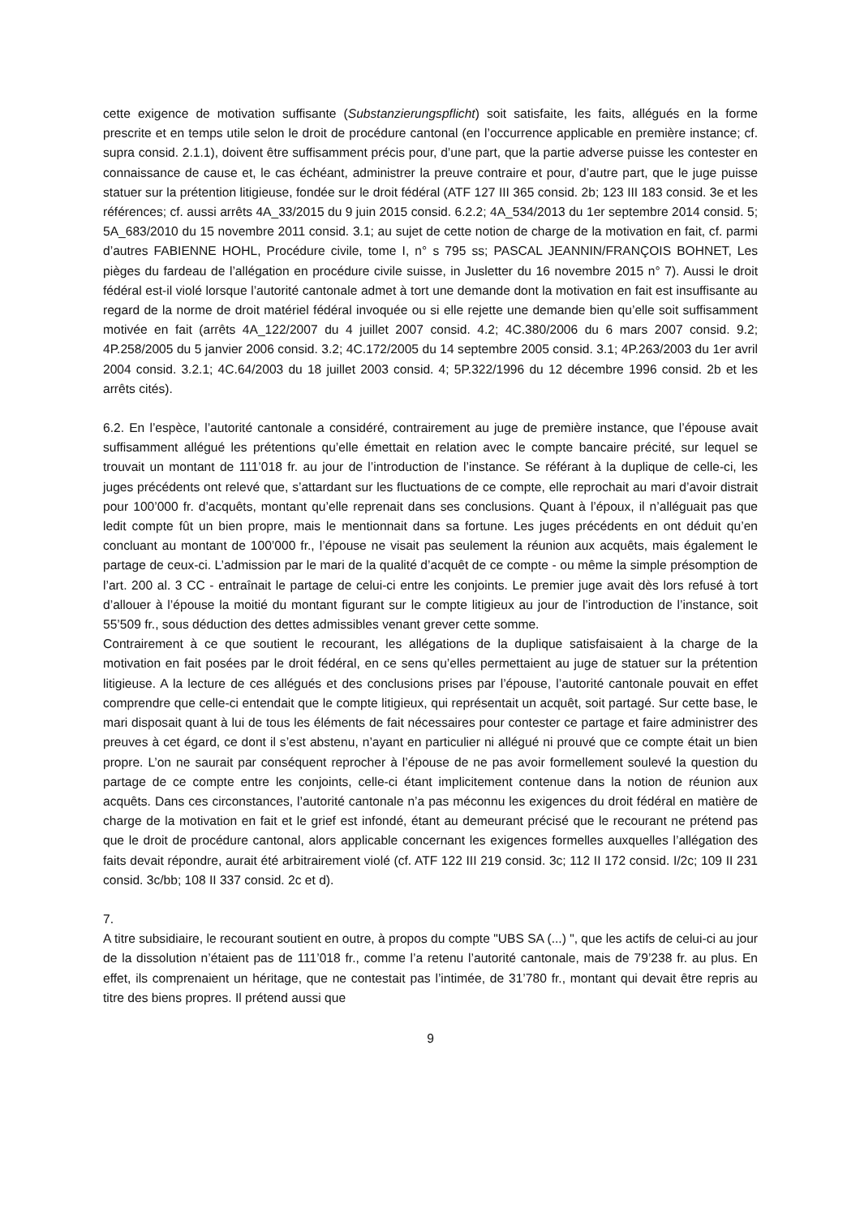cette exigence de motivation suffisante (Substanzierungspflicht) soit satisfaite, les faits, allégués en la forme prescrite et en temps utile selon le droit de procédure cantonal (en l’occurrence applicable en première instance; cf. supra consid. 2.1.1), doivent être suffisamment précis pour, d’une part, que la partie adverse puisse les contester en connaissance de cause et, le cas échéant, administrer la preuve contraire et pour, d’autre part, que le juge puisse statuer sur la prétention litigieuse, fondée sur le droit fédéral (ATF 127 III 365 consid. 2b; 123 III 183 consid. 3e et les références; cf. aussi arrêts 4A_33/2015 du 9 juin 2015 consid. 6.2.2; 4A_534/2013 du 1er septembre 2014 consid. 5; 5A_683/2010 du 15 novembre 2011 consid. 3.1; au sujet de cette notion de charge de la motivation en fait, cf. parmi d’autres FABIENNE HOHL, Procédure civile, tome I, n° s 795 ss; PASCAL JEANNIN/FRANÇOIS BOHNET, Les pièges du fardeau de l’allégation en procédure civile suisse, in Jusletter du 16 novembre 2015 n° 7). Aussi le droit fédéral est-il violé lorsque l’autorité cantonale admet à tort une demande dont la motivation en fait est insuffisante au regard de la norme de droit matériel fédéral invoquée ou si elle rejette une demande bien qu’elle soit suffisamment motivée en fait (arrêts 4A_122/2007 du 4 juillet 2007 consid. 4.2; 4C.380/2006 du 6 mars 2007 consid. 9.2; 4P.258/2005 du 5 janvier 2006 consid. 3.2; 4C.172/2005 du 14 septembre 2005 consid. 3.1; 4P.263/2003 du 1er avril 2004 consid. 3.2.1; 4C.64/2003 du 18 juillet 2003 consid. 4; 5P.322/1996 du 12 décembre 1996 consid. 2b et les arrêts cités).
6.2. En l’espèce, l’autorité cantonale a considéré, contrairement au juge de première instance, que l’épouse avait suffisamment allégué les prétentions qu’elle émettait en relation avec le compte bancaire précité, sur lequel se trouvait un montant de 111’018 fr. au jour de l’introduction de l’instance. Se référant à la duplique de celle-ci, les juges précédents ont relevé que, s’attardant sur les fluctuations de ce compte, elle reprochait au mari d’avoir distrait pour 100’000 fr. d’acquêts, montant qu’elle reprenait dans ses conclusions. Quant à l’époux, il n’alléguait pas que ledit compte fût un bien propre, mais le mentionnait dans sa fortune. Les juges précédents en ont déduit qu’en concluant au montant de 100’000 fr., l’épouse ne visait pas seulement la réunion aux acquêts, mais également le partage de ceux-ci. L’admission par le mari de la qualité d’acquêt de ce compte - ou même la simple présomption de l’art. 200 al. 3 CC - entraînait le partage de celui-ci entre les conjoints. Le premier juge avait dès lors refusé à tort d’allouer à l’épouse la moitié du montant figurant sur le compte litigieux au jour de l’introduction de l’instance, soit 55’509 fr., sous déduction des dettes admissibles venant grever cette somme.
Contrairement à ce que soutient le recourant, les allégations de la duplique satisfaisaient à la charge de la motivation en fait posées par le droit fédéral, en ce sens qu’elles permettaient au juge de statuer sur la prétention litigieuse. A la lecture de ces allégués et des conclusions prises par l’épouse, l’autorité cantonale pouvait en effet comprendre que celle-ci entendait que le compte litigieux, qui représentait un acquêt, soit partagé. Sur cette base, le mari disposait quant à lui de tous les éléments de fait nécessaires pour contester ce partage et faire administrer des preuves à cet égard, ce dont il s’est abstenu, n’ayant en particulier ni allégué ni prouvé que ce compte était un bien propre. L’on ne saurait par conséquent reprocher à l’épouse de ne pas avoir formellement soulevé la question du partage de ce compte entre les conjoints, celle-ci étant implicitement contenue dans la notion de réunion aux acquêts. Dans ces circonstances, l’autorité cantonale n’a pas méconnu les exigences du droit fédéral en matière de charge de la motivation en fait et le grief est infondé, étant au demeurant précisé que le recourant ne prétend pas que le droit de procédure cantonal, alors applicable concernant les exigences formelles auxquelles l’allégation des faits devait répondre, aurait été arbitrairement violé (cf. ATF 122 III 219 consid. 3c; 112 II 172 consid. I/2c; 109 II 231 consid. 3c/bb; 108 II 337 consid. 2c et d).
7.
A titre subsidiaire, le recourant soutient en outre, à propos du compte "UBS SA (...) ", que les actifs de celui-ci au jour de la dissolution n’étaient pas de 111’018 fr., comme l’a retenu l’autorité cantonale, mais de 79’238 fr. au plus. En effet, ils comprenaient un héritage, que ne contestait pas l’intimée, de 31’780 fr., montant qui devait être repris au titre des biens propres. Il prétend aussi que
9